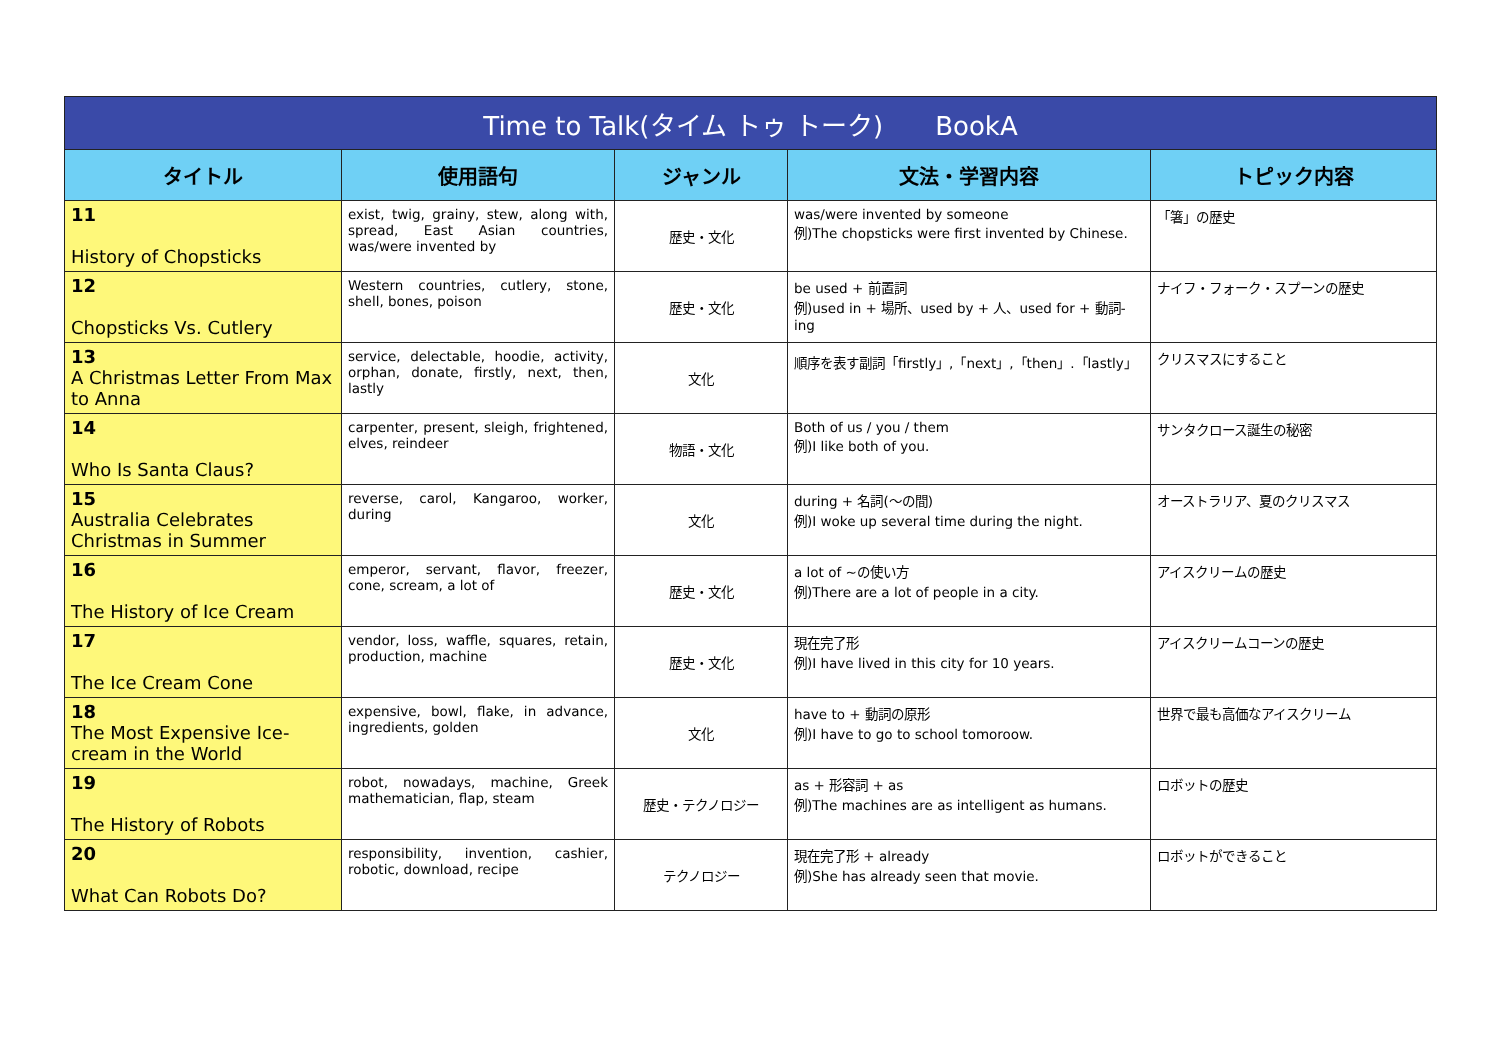| Time to Talk(タイム トゥ トーク) BookA | | | | |
| --- | --- | --- | --- | --- |
| タイトル | 使用語句 | ジャンル | 文法・学習内容 | トピック内容 |
| 11 History of Chopsticks | exist, twig, grainy, stew, along with, spread, East Asian countries, was/were invented by | 歴史・文化 | was/were invented by someone 例)The chopsticks were first invented by Chinese. | 「箸」の歴史 |
| 12 Chopsticks Vs. Cutlery | Western countries, cutlery, stone, shell, bones, poison | 歴史・文化 | be used + 前置詞 例)used in + 場所、used by + 人、used for + 動詞-ing | ナイフ・フォーク・スプーンの歴史 |
| 13 A Christmas Letter From Max to Anna | service, delectable, hoodie, activity, orphan, donate, firstly, next, then, lastly | 文化 | 順序を表す副詞「firstly」,「next」,「then」.「lastly」 | クリスマスにすること |
| 14 Who Is Santa Claus? | carpenter, present, sleigh, frightened, elves, reindeer | 物語・文化 | Both of us / you / them 例)I like both of you. | サンタクロース誕生の秘密 |
| 15 Australia Celebrates Christmas in Summer | reverse, carol, Kangaroo, worker, during | 文化 | during + 名詞(～の間) 例)I woke up several time during the night. | オーストラリア、夏のクリスマス |
| 16 The History of Ice Cream | emperor, servant, flavor, freezer, cone, scream, a lot of | 歴史・文化 | a lot of ~の使い方 例)There are a lot of people in a city. | アイスクリームの歴史 |
| 17 The Ice Cream Cone | vendor, loss, waffle, squares, retain, production, machine | 歴史・文化 | 現在完了形 例)I have lived in this city for 10 years. | アイスクリームコーンの歴史 |
| 18 The Most Expensive Ice-cream in the World | expensive, bowl, flake, in advance, ingredients, golden | 文化 | have to + 動詞の原形 例)I have to go to school tomoroow. | 世界で最も高価なアイスクリーム |
| 19 The History of Robots | robot, nowadays, machine, Greek mathematician, flap, steam | 歴史・テクノロジー | as + 形容詞 + as 例)The machines are as intelligent as humans. | ロボットの歴史 |
| 20 What Can Robots Do? | responsibility, invention, cashier, robotic, download, recipe | テクノロジー | 現在完了形 + already 例)She has already seen that movie. | ロボットができること |